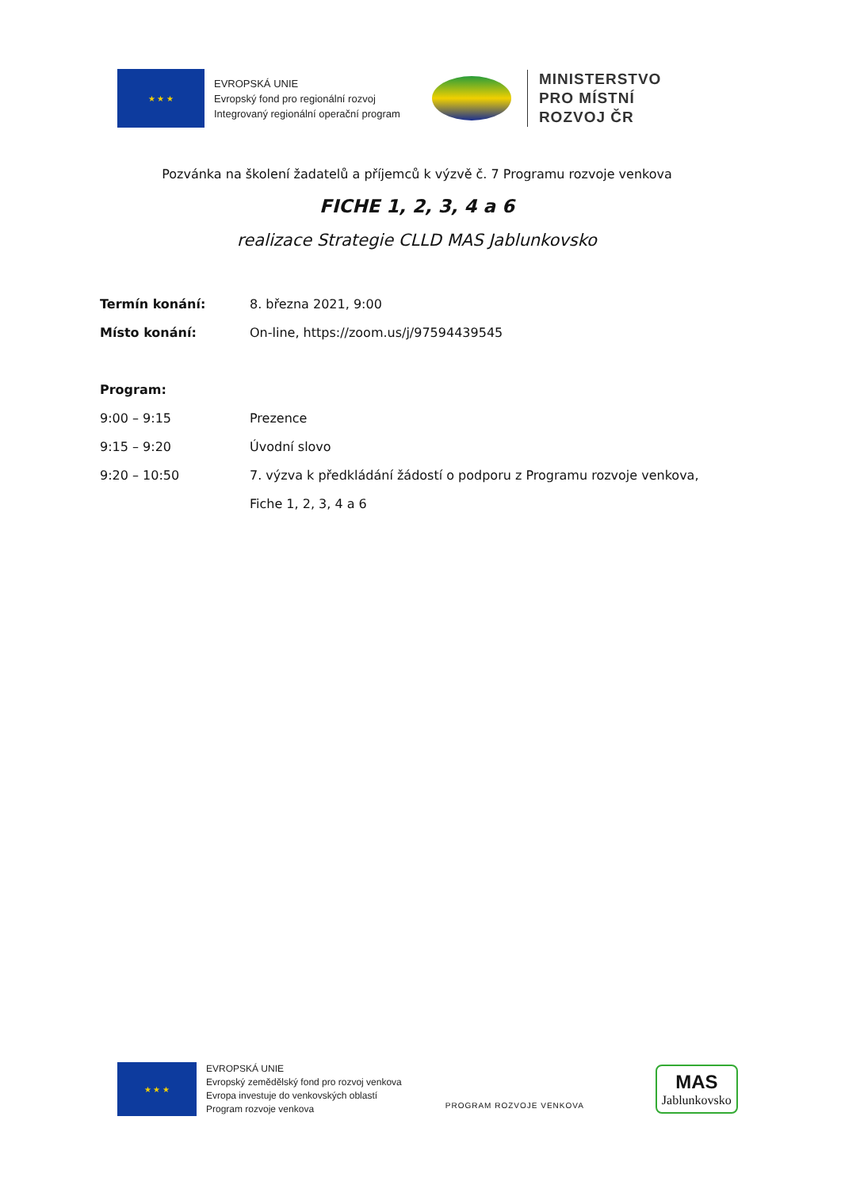★ ★ ★
EVROPSKÁ UNIE
Evropský fond pro regionální rozvoj
Integrovaný regionální operační program
MINISTERSTVO
PRO MÍSTNÍ
ROZVOJ ČR
Pozvánka na školení žadatelů a příjemců k výzvě č. 7 Programu rozvoje venkova
FICHE 1, 2, 3, 4 a 6
realizace Strategie CLLD MAS Jablunkovsko
Termín konání: 8. března 2021, 9:00
Místo konání: On-line, https://zoom.us/j/97594439545
Program:
9:00 – 9:15 Prezence
9:15 – 9:20 Úvodní slovo
9:20 – 10:50 7. výzva k předkládání žádostí o podporu z Programu rozvoje venkova,
Fiche 1, 2, 3, 4 a 6
★ ★ ★
EVROPSKÁ UNIE
Evropský zemědělský fond pro rozvoj venkova
Evropa investuje do venkovských oblastí
Program rozvoje venkova
PROGRAM ROZVOJE VENKOVA
MAS
Jablunkovsko